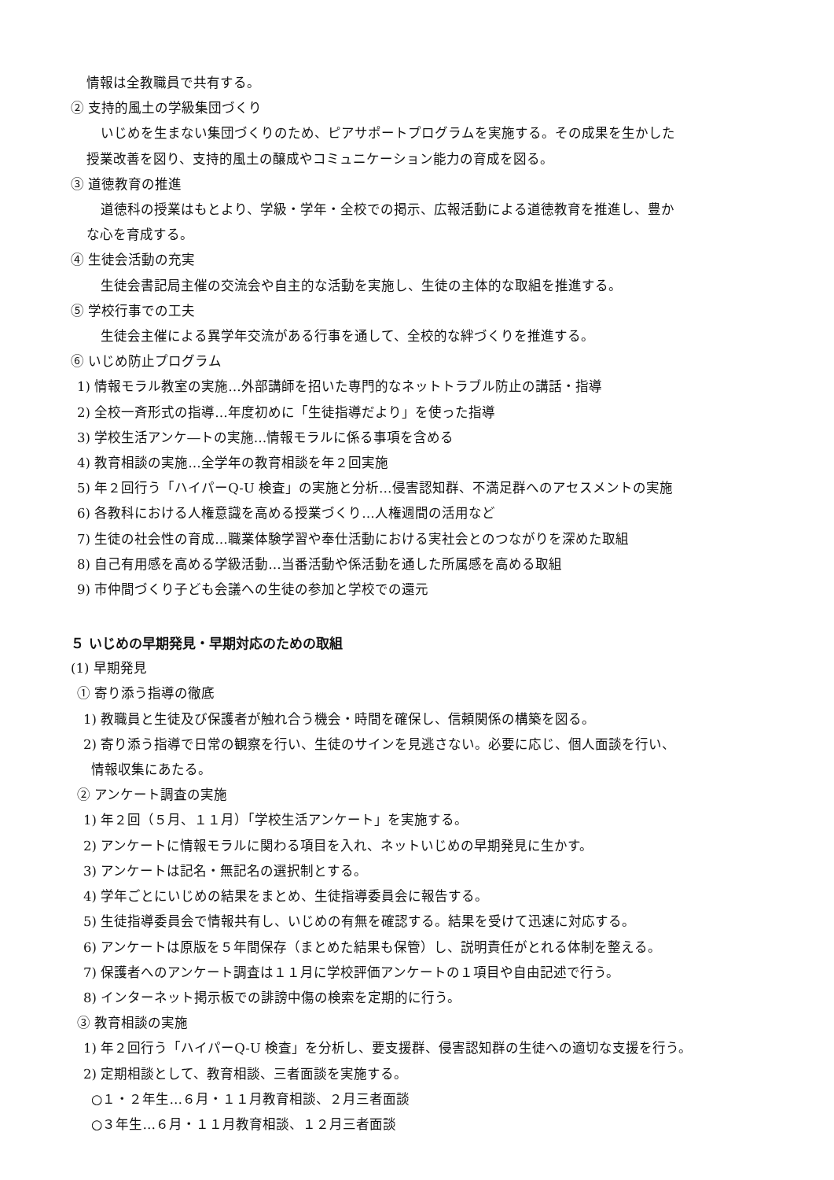情報は全教職員で共有する。
② 支持的風土の学級集団づくり
いじめを生まない集団づくりのため、ピアサポートプログラムを実施する。その成果を生かした
授業改善を図り、支持的風土の醸成やコミュニケーション能力の育成を図る。
③ 道徳教育の推進
道徳科の授業はもとより、学級・学年・全校での掲示、広報活動による道徳教育を推進し、豊か
な心を育成する。
④ 生徒会活動の充実
生徒会書記局主催の交流会や自主的な活動を実施し、生徒の主体的な取組を推進する。
⑤ 学校行事での工夫
生徒会主催による異学年交流がある行事を通して、全校的な絆づくりを推進する。
⑥ いじめ防止プログラム
1) 情報モラル教室の実施…外部講師を招いた専門的なネットトラブル防止の講話・指導
2) 全校一斉形式の指導…年度初めに「生徒指導だより」を使った指導
3) 学校生活アンケ―トの実施…情報モラルに係る事項を含める
4) 教育相談の実施…全学年の教育相談を年２回実施
5) 年２回行う「ハイパーQ-U 検査」の実施と分析…侵害認知群、不満足群へのアセスメントの実施
6) 各教科における人権意識を高める授業づくり…人権週間の活用など
7) 生徒の社会性の育成…職業体験学習や奉仕活動における実社会とのつながりを深めた取組
8) 自己有用感を高める学級活動…当番活動や係活動を通した所属感を高める取組
9) 市仲間づくり子ども会議への生徒の参加と学校での還元
５ いじめの早期発見・早期対応のための取組
(1) 早期発見
① 寄り添う指導の徹底
1) 教職員と生徒及び保護者が触れ合う機会・時間を確保し、信頼関係の構築を図る。
2) 寄り添う指導で日常の観察を行い、生徒のサインを見逃さない。必要に応じ、個人面談を行い、
情報収集にあたる。
② アンケート調査の実施
1) 年２回（５月、１１月）「学校生活アンケート」を実施する。
2) アンケートに情報モラルに関わる項目を入れ、ネットいじめの早期発見に生かす。
3) アンケートは記名・無記名の選択制とする。
4) 学年ごとにいじめの結果をまとめ、生徒指導委員会に報告する。
5) 生徒指導委員会で情報共有し、いじめの有無を確認する。結果を受けて迅速に対応する。
6) アンケートは原版を５年間保存（まとめた結果も保管）し、説明責任がとれる体制を整える。
7) 保護者へのアンケート調査は１１月に学校評価アンケートの１項目や自由記述で行う。
8) インターネット掲示板での誹謗中傷の検索を定期的に行う。
③ 教育相談の実施
1) 年２回行う「ハイパーQ-U 検査」を分析し、要支援群、侵害認知群の生徒への適切な支援を行う。
2) 定期相談として、教育相談、三者面談を実施する。
○１・２年生…６月・１１月教育相談、２月三者面談
○３年生…６月・１１月教育相談、１２月三者面談